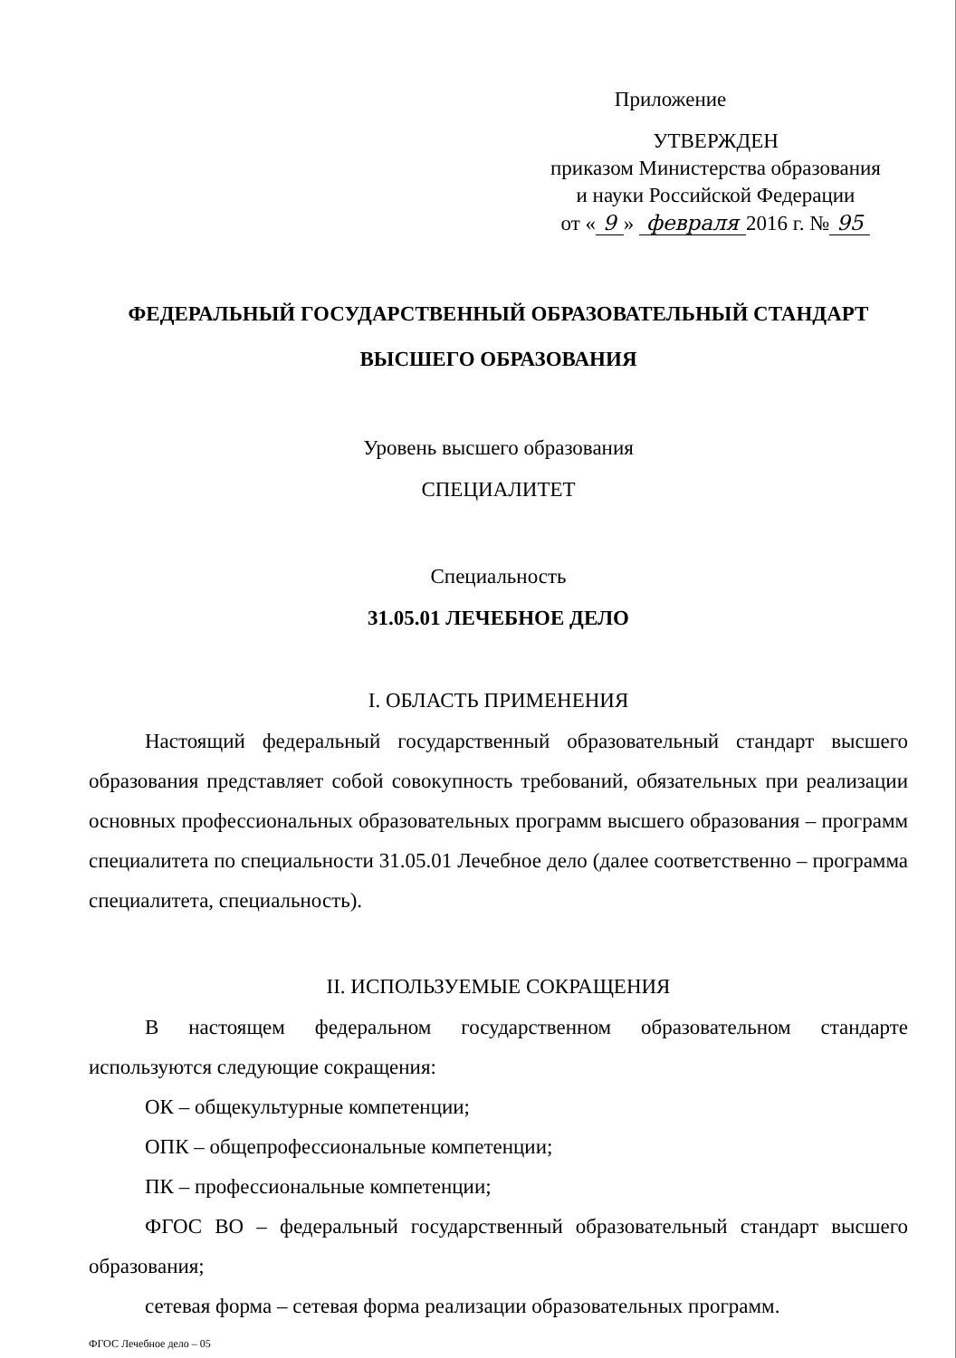Приложение
УТВЕРЖДЕН
приказом Министерства образования
и науки Российской Федерации
от « 9 » февраля 2016 г. № 95
ФЕДЕРАЛЬНЫЙ ГОСУДАРСТВЕННЫЙ ОБРАЗОВАТЕЛЬНЫЙ СТАНДАРТ
ВЫСШЕГО ОБРАЗОВАНИЯ
Уровень высшего образования
СПЕЦИАЛИТЕТ
Специальность
31.05.01 ЛЕЧЕБНОЕ ДЕЛО
I. ОБЛАСТЬ ПРИМЕНЕНИЯ
Настоящий федеральный государственный образовательный стандарт высшего образования представляет собой совокупность требований, обязательных при реализации основных профессиональных образовательных программ высшего образования – программ специалитета по специальности 31.05.01 Лечебное дело (далее соответственно – программа специалитета, специальность).
II. ИСПОЛЬЗУЕМЫЕ СОКРАЩЕНИЯ
В настоящем федеральном государственном образовательном стандарте используются следующие сокращения:
ОК – общекультурные компетенции;
ОПК – общепрофессиональные компетенции;
ПК – профессиональные компетенции;
ФГОС ВО – федеральный государственный образовательный стандарт высшего образования;
сетевая форма – сетевая форма реализации образовательных программ.
ФГОС Лечебное дело – 05